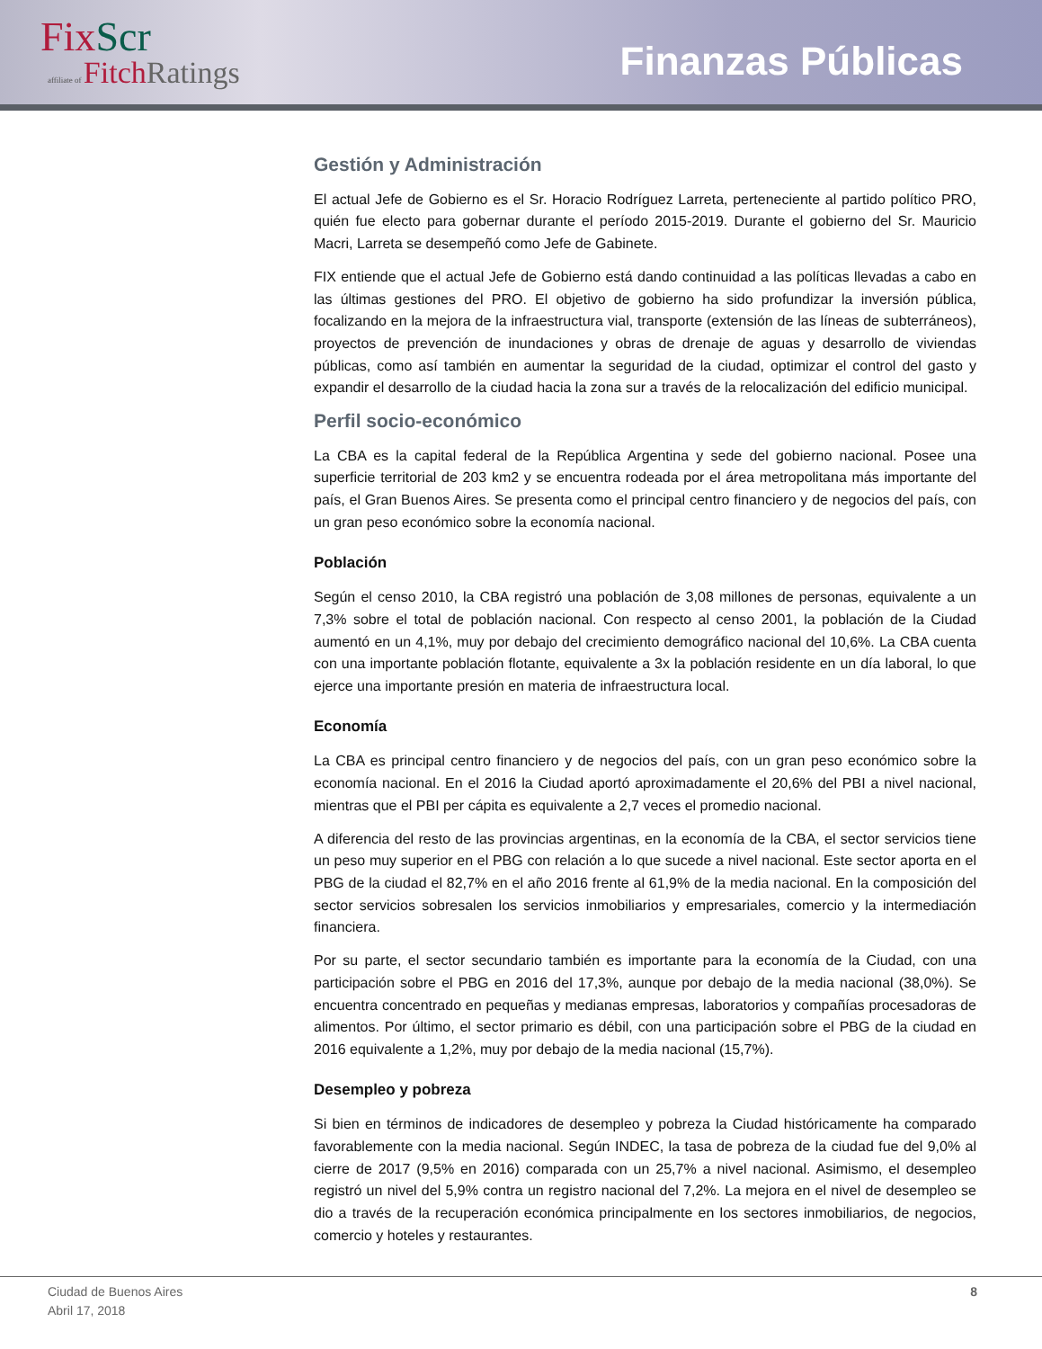FixScr
affiliate of FitchRatings
Finanzas Públicas
Gestión y Administración
El actual Jefe de Gobierno es el Sr. Horacio Rodríguez Larreta, perteneciente al partido político PRO, quién fue electo para gobernar durante el período 2015-2019. Durante el gobierno del Sr. Mauricio Macri, Larreta se desempeñó como Jefe de Gabinete.
FIX entiende que el actual Jefe de Gobierno está dando continuidad a las políticas llevadas a cabo en las últimas gestiones del PRO. El objetivo de gobierno ha sido profundizar la inversión pública, focalizando en la mejora de la infraestructura vial, transporte (extensión de las líneas de subterráneos), proyectos de prevención de inundaciones y obras de drenaje de aguas y desarrollo de viviendas públicas, como así también en aumentar la seguridad de la ciudad, optimizar el control del gasto y expandir el desarrollo de la ciudad hacia la zona sur a través de la relocalización del edificio municipal.
Perfil socio-económico
La CBA es la capital federal de la República Argentina y sede del gobierno nacional. Posee una superficie territorial de 203 km2 y se encuentra rodeada por el área metropolitana más importante del país, el Gran Buenos Aires. Se presenta como el principal centro financiero y de negocios del país, con un gran peso económico sobre la economía nacional.
Población
Según el censo 2010, la CBA registró una población de 3,08 millones de personas, equivalente a un 7,3% sobre el total de población nacional. Con respecto al censo 2001, la población de la Ciudad aumentó en un 4,1%, muy por debajo del crecimiento demográfico nacional del 10,6%. La CBA cuenta con una importante población flotante, equivalente a 3x la población residente en un día laboral, lo que ejerce una importante presión en materia de infraestructura local.
Economía
La CBA es principal centro financiero y de negocios del país, con un gran peso económico sobre la economía nacional. En el 2016 la Ciudad aportó aproximadamente el 20,6% del PBI a nivel nacional, mientras que el PBI per cápita es equivalente a 2,7 veces el promedio nacional.
A diferencia del resto de las provincias argentinas, en la economía de la CBA, el sector servicios tiene un peso muy superior en el PBG con relación a lo que sucede a nivel nacional. Este sector aporta en el PBG de la ciudad el 82,7% en el año 2016 frente al 61,9% de la media nacional. En la composición del sector servicios sobresalen los servicios inmobiliarios y empresariales, comercio y la intermediación financiera.
Por su parte, el sector secundario también es importante para la economía de la Ciudad, con una participación sobre el PBG en 2016 del 17,3%, aunque por debajo de la media nacional (38,0%). Se encuentra concentrado en pequeñas y medianas empresas, laboratorios y compañías procesadoras de alimentos. Por último, el sector primario es débil, con una participación sobre el PBG de la ciudad en 2016 equivalente a 1,2%, muy por debajo de la media nacional (15,7%).
Desempleo y pobreza
Si bien en términos de indicadores de desempleo y pobreza la Ciudad históricamente ha comparado favorablemente con la media nacional. Según INDEC, la tasa de pobreza de la ciudad fue del 9,0% al cierre de 2017 (9,5% en 2016) comparada con un 25,7% a nivel nacional. Asimismo, el desempleo registró un nivel del 5,9% contra un registro nacional del 7,2%. La mejora en el nivel de desempleo se dio a través de la recuperación económica principalmente en los sectores inmobiliarios, de negocios, comercio y hoteles y restaurantes.
Ciudad de Buenos Aires
Abril 17, 2018 8